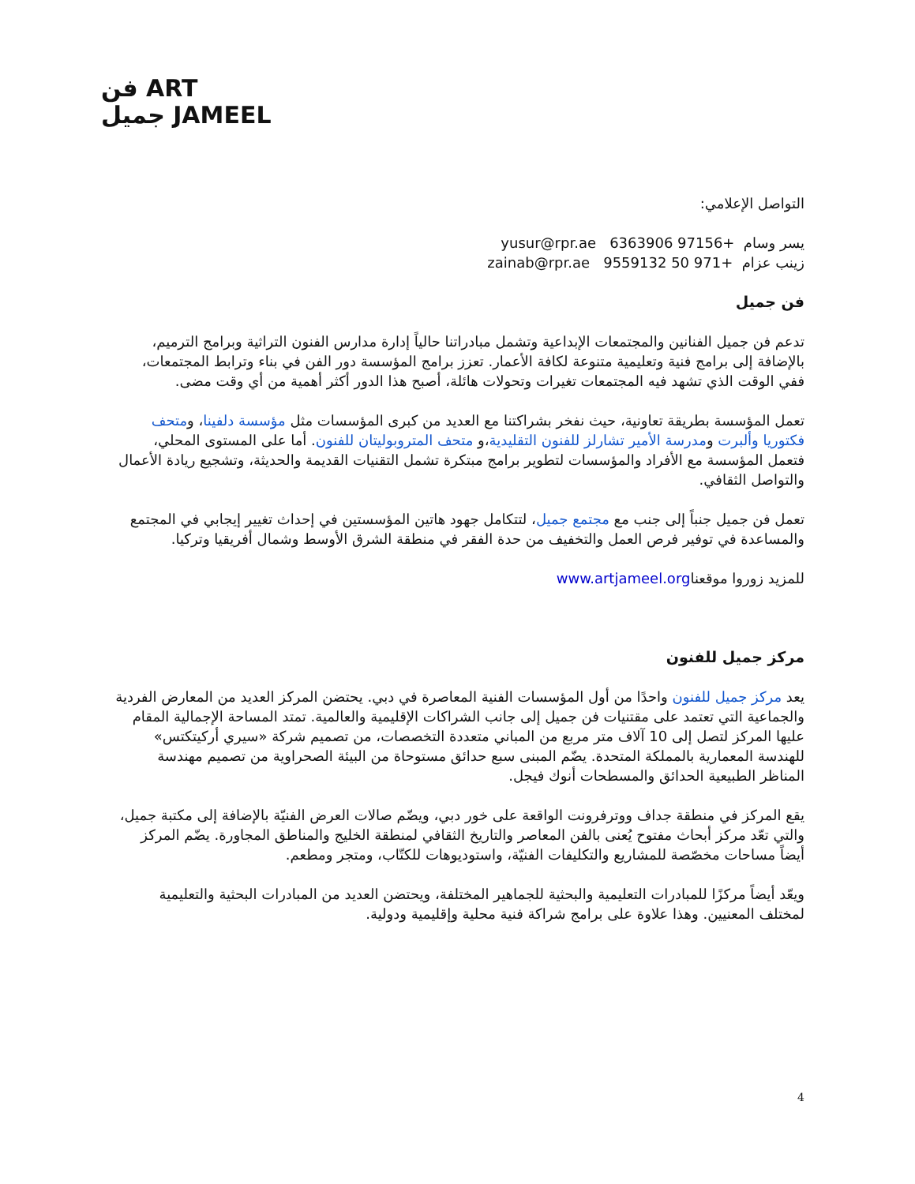فن ART
جميل JAMEEL
التواصل الإعلامي:
يسر وسام +97156 6363906 yusur@rpr.ae
زينب عزام +971 50 9559132 zainab@rpr.ae
فن جميل
تدعم فن جميل الفنانين والمجتمعات الإبداعية وتشمل مبادراتنا حالياً إدارة مدارس الفنون التراثية وبرامج الترميم، بالإضافة إلى برامج فنية وتعليمية متنوعة لكافة الأعمار. تعزز برامج المؤسسة دور الفن في بناء وترابط المجتمعات، ففي الوقت الذي تشهد فيه المجتمعات تغيرات وتحولات هائلة، أصبح هذا الدور أكثر أهمية من أي وقت مضى.
تعمل المؤسسة بطريقة تعاونية، حيث نفخر بشراكتنا مع العديد من كبرى المؤسسات مثل مؤسسة دلفينا، ومتحف فكتوريا وألبرت ومدرسة الأمير تشارلز للفنون التقليدية،و متحف المتروبوليتان للفنون. أما على المستوى المحلي، فتعمل المؤسسة مع الأفراد والمؤسسات لتطوير برامج مبتكرة تشمل التقنيات القديمة والحديثة، وتشجيع ريادة الأعمال والتواصل الثقافي.
تعمل فن جميل جنباً إلى جنب مع مجتمع جميل، لتتكامل جهود هاتين المؤسستين في إحداث تغيير إيجابي في المجتمع والمساعدة في توفير فرص العمل والتخفيف من حدة الفقر في منطقة الشرق الأوسط وشمال أفريقيا وتركيا.
للمزيد زوروا موقعناwww.artjameel.org
مركز جميل للفنون
يعد مركز جميل للفنون واحدًا من أول المؤسسات الفنية المعاصرة في دبي. يحتضن المركز العديد من المعارض الفردية والجماعية التي تعتمد على مقتنيات فن جميل إلى جانب الشراكات الإقليمية والعالمية. تمتد المساحة الإجمالية المقام عليها المركز لتصل إلى 10 آلاف متر مربع من المباني متعددة التخصصات، من تصميم شركة «سيري أركيتكتس» للهندسة المعمارية بالمملكة المتحدة. يضّم المبنى سبع حدائق مستوحاة من البيئة الصحراوية من تصميم مهندسة المناظر الطبيعية الحدائق والمسطحات أنوك فيجل.
يقع المركز في منطقة جداف ووترفرونت الواقعة على خور دبي، ويضّم صالات العرض الفنيّة بالإضافة إلى مكتبة جميل، والتي تعّد مركز أبحاث مفتوح يُعنى بالفن المعاصر والتاريخ الثقافي لمنطقة الخليج والمناطق المجاورة. يضّم المركز أيضاً مساحات مخصّصة للمشاريع والتكليفات الفنيّة، واستوديوهات للكتّاب، ومتجر ومطعم.
ويعّد أيضاً مركزًا للمبادرات التعليمية والبحثية للجماهير المختلفة، ويحتضن العديد من المبادرات البحثية والتعليمية لمختلف المعنيين. وهذا علاوة على برامج شراكة فنية محلية وإقليمية ودولية.
4